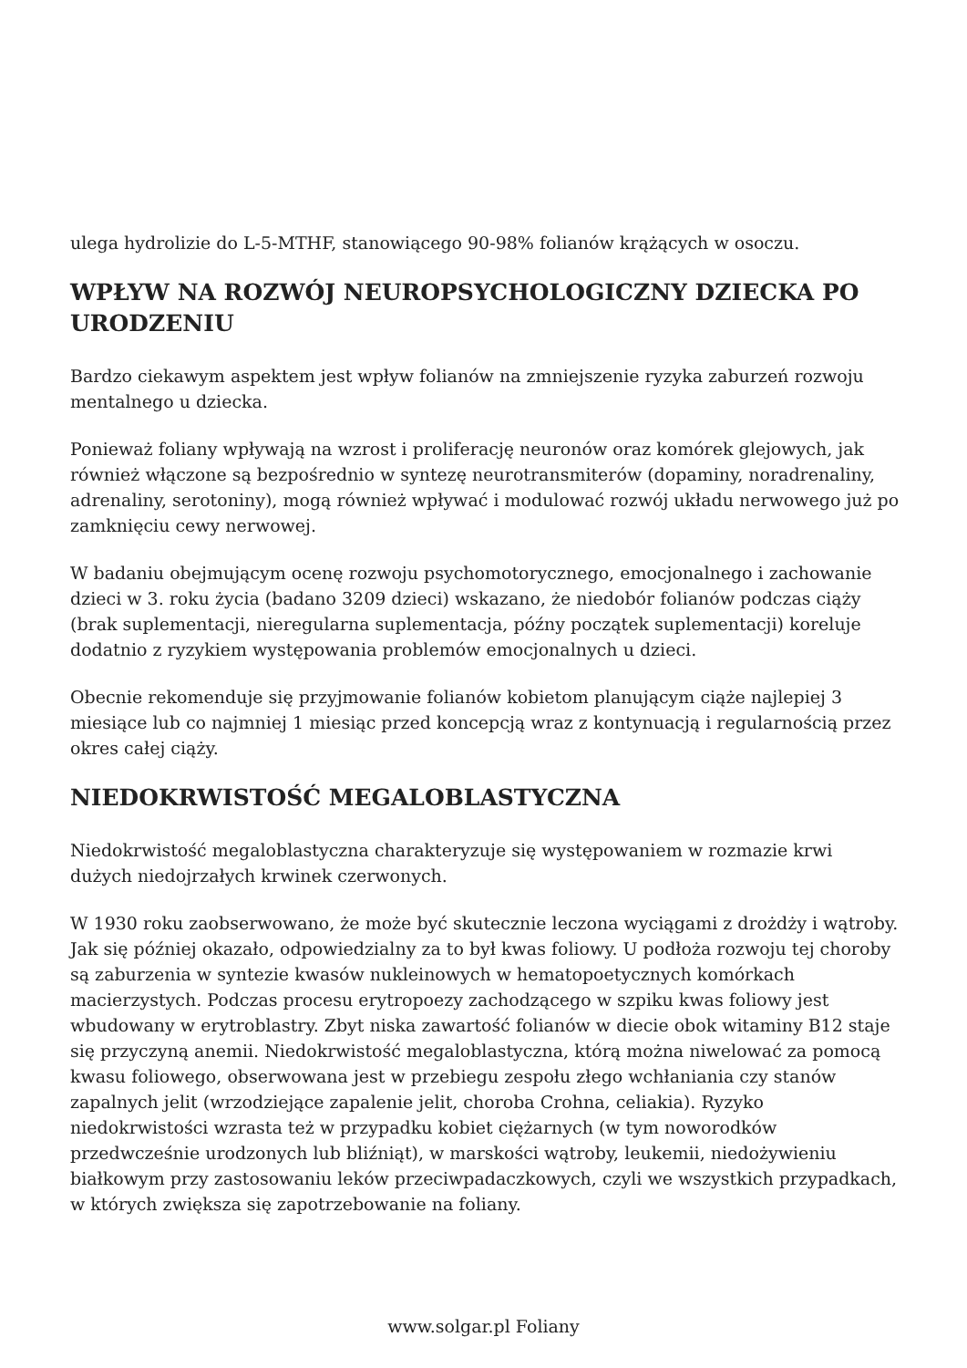ulega hydrolizie do L-5-MTHF, stanowiącego 90-98% folianów krążących w osoczu.
WPŁYW NA ROZWÓJ NEUROPSYCHOLOGICZNY DZIECKA PO URODZENIU
Bardzo ciekawym aspektem jest wpływ folianów na zmniejszenie ryzyka zaburzeń rozwoju mentalnego u dziecka.
Ponieważ foliany wpływają na wzrost i proliferację neuronów oraz komórek glejowych, jak również włączone są bezpośrednio w syntezę neurotransmiterów (dopaminy, noradrenaliny, adrenaliny, serotoniny), mogą również wpływać i modulować rozwój układu nerwowego już po zamknięciu cewy nerwowej.
W badaniu obejmującym ocenę rozwoju psychomotorycznego, emocjonalnego i zachowanie dzieci w 3. roku życia (badano 3209 dzieci) wskazano, że niedobór folianów podczas ciąży (brak suplementacji, nieregularna suplementacja, późny początek suplementacji) koreluje dodatnio z ryzykiem występowania problemów emocjonalnych u dzieci.
Obecnie rekomenduje się przyjmowanie folianów kobietom planującym ciąże najlepiej 3 miesiące lub co najmniej 1 miesiąc przed koncepcją wraz z kontynuacją i regularnością przez okres całej ciąży.
NIEDOKRWISTOŚĆ MEGALOBLASTYCZNA
Niedokrwistość megaloblastyczna charakteryzuje się występowaniem w rozmazie krwi dużych niedojrzałych krwinek czerwonych.
W 1930 roku zaobserwowano, że może być skutecznie leczona wyciągami z drożdży i wątroby. Jak się później okazało, odpowiedzialny za to był kwas foliowy. U podłoża rozwoju tej choroby są zaburzenia w syntezie kwasów nukleinowych w hematopoetycznych komórkach macierzystych. Podczas procesu erytropoezy zachodzącego w szpiku kwas foliowy jest wbudowany w erytroblastry. Zbyt niska zawartość folianów w diecie obok witaminy B12 staje się przyczyną anemii. Niedokrwistość megaloblastyczna, którą można niwelować za pomocą kwasu foliowego, obserwowana jest w przebiegu zespołu złego wchłaniania czy stanów zapalnych jelit (wrzodziejące zapalenie jelit, choroba Crohna, celiakia). Ryzyko niedokrwistości wzrasta też w przypadku kobiet ciężarnych (w tym noworodków przedwcześnie urodzonych lub bliźniąt), w marskości wątroby, leukemii, niedożywieniu białkowym przy zastosowaniu leków przeciwpadaczkowych, czyli we wszystkich przypadkach, w których zwiększa się zapotrzebowanie na foliany.
www.solgar.pl Foliany